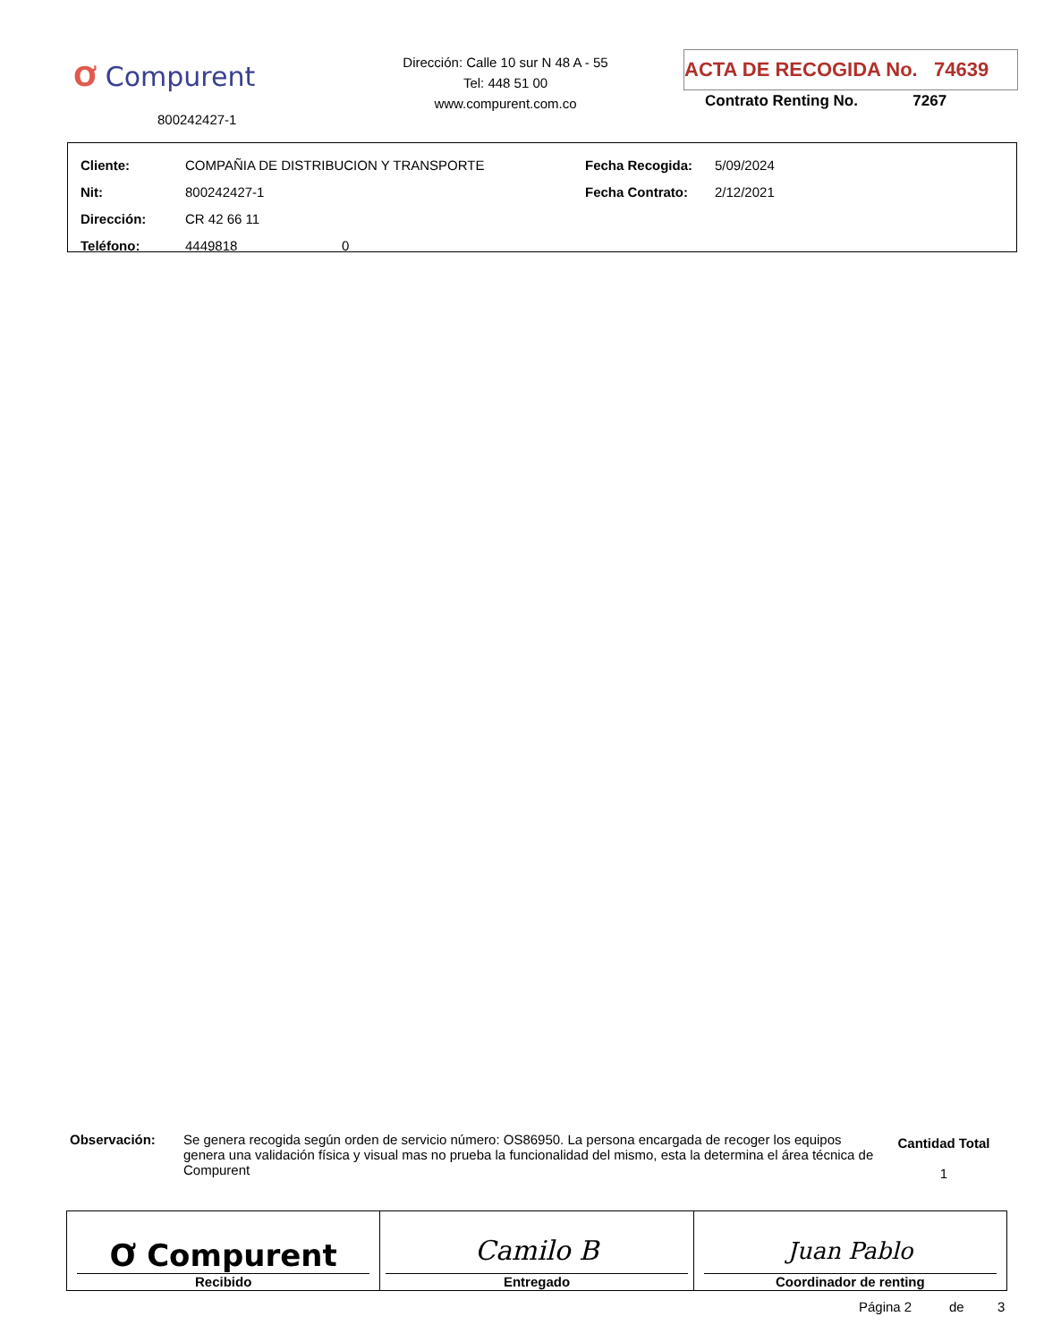Ơ Compurent
800242427-1
Dirección: Calle 10 sur N 48 A - 55
Tel: 448 51 00
www.compurent.com.co
ACTA DE RECOGIDA No. 74639
Contrato Renting No. 7267
| Cliente: | COMPAÑIA DE DISTRIBUCION Y TRANSPORTE | Fecha Recogida: | 5/09/2024 |
| Nit: | 800242427-1 | Fecha Contrato: | 2/12/2021 |
| Dirección: | CR 42 66 11 | | |
| Teléfono: | 4449818 0 | | |
Observación: Se genera recogida según orden de servicio número: OS86950. La persona encargada de recoger los equipos genera una validación física y visual mas no prueba la funcionalidad del mismo, esta la determina el área técnica de Compurent
Cantidad Total
1
| Ơ Compurent Recibido | Camilo B Entregado | Juan Pablo Coordinador de renting |
Página 2 de 3